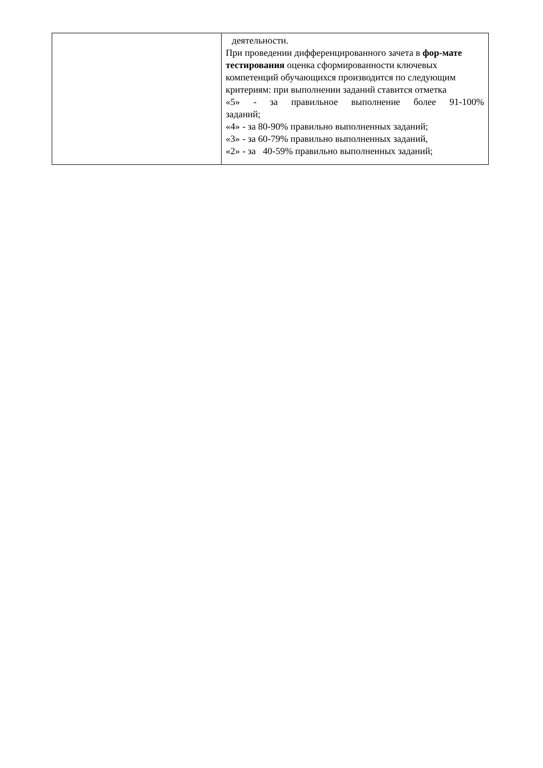| | деятельности. При проведении дифференцированного зачета в фор-мате тестирования оценка сформированности ключевых компетенций обучающихся производится по следующим критериям: при выполнении заданий ставится отметка «5» - за правильное выполнение более 91-100% заданий; «4» - за 80-90% правильно выполненных заданий; «3» - за 60-79% правильно выполненных заданий, «2» - за 40-59% правильно выполненных заданий; |